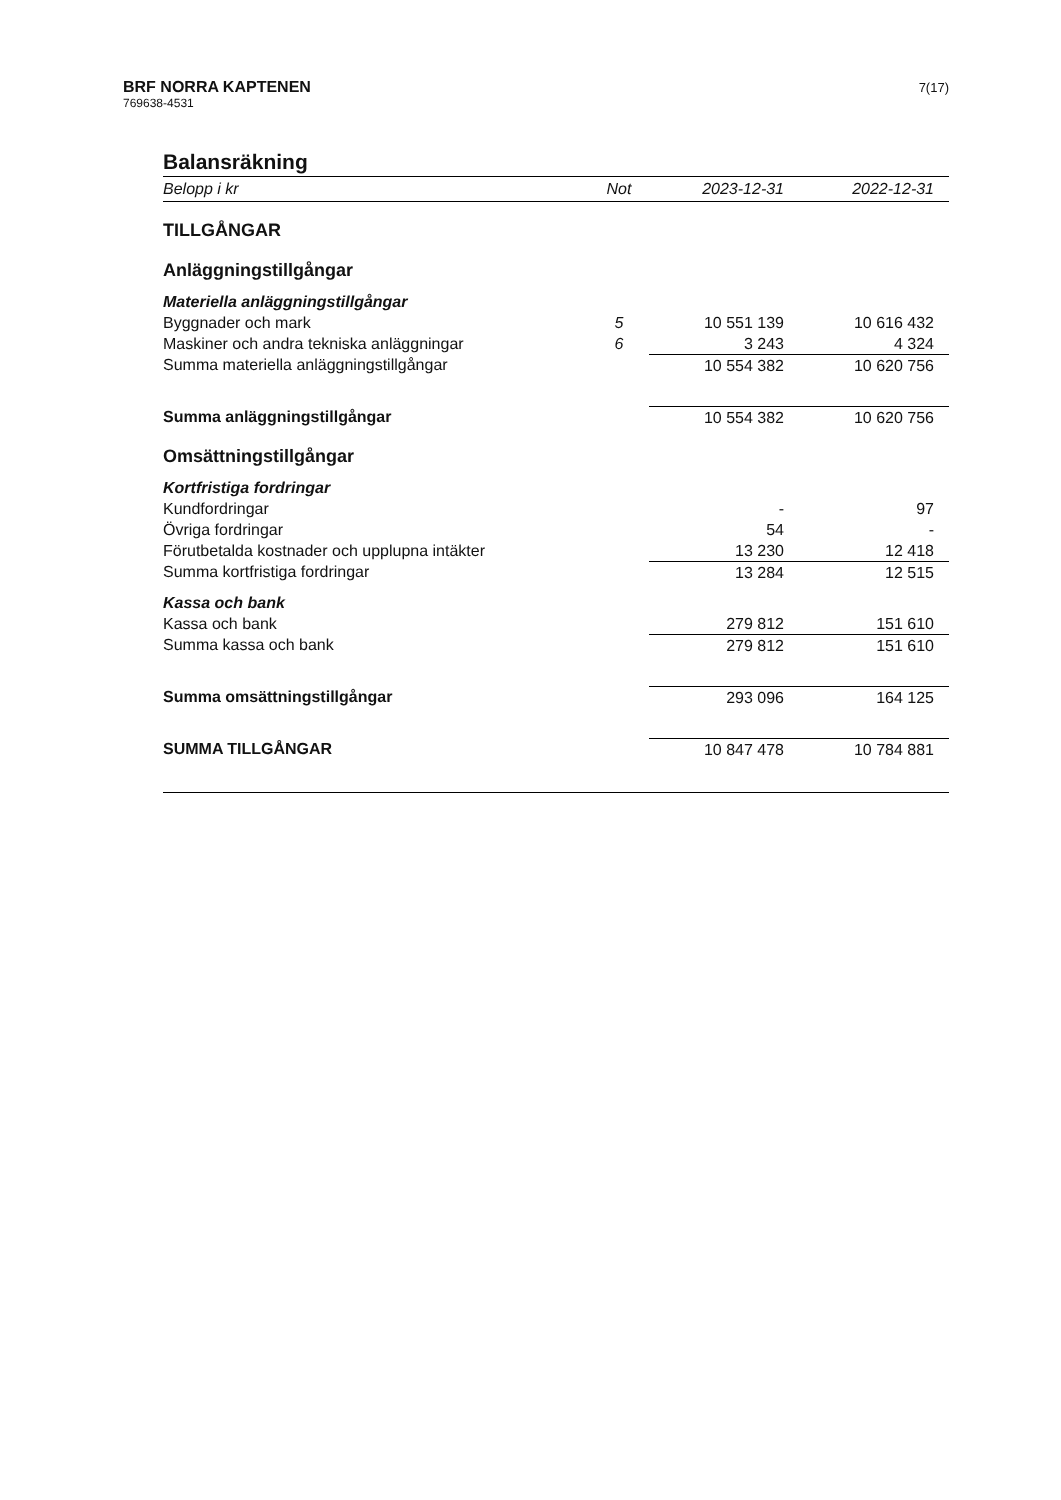BRF NORRA KAPTENEN
769638-4531
7(17)
Balansräkning
| Belopp i kr | Not | 2023-12-31 | 2022-12-31 |
| --- | --- | --- | --- |
| TILLGÅNGAR | | | |
| Anläggningstillgångar | | | |
| Materiella anläggningstillgångar | | | |
| Byggnader och mark | 5 | 10 551 139 | 10 616 432 |
| Maskiner och andra tekniska anläggningar | 6 | 3 243 | 4 324 |
| Summa materiella anläggningstillgångar | | 10 554 382 | 10 620 756 |
| Summa anläggningstillgångar | | 10 554 382 | 10 620 756 |
| Omsättningstillgångar | | | |
| Kortfristiga fordringar | | | |
| Kundfordringar | | - | 97 |
| Övriga fordringar | | 54 | - |
| Förutbetalda kostnader och upplupna intäkter | | 13 230 | 12 418 |
| Summa kortfristiga fordringar | | 13 284 | 12 515 |
| Kassa och bank | | | |
| Kassa och bank | | 279 812 | 151 610 |
| Summa kassa och bank | | 279 812 | 151 610 |
| Summa omsättningstillgångar | | 293 096 | 164 125 |
| SUMMA TILLGÅNGAR | | 10 847 478 | 10 784 881 |